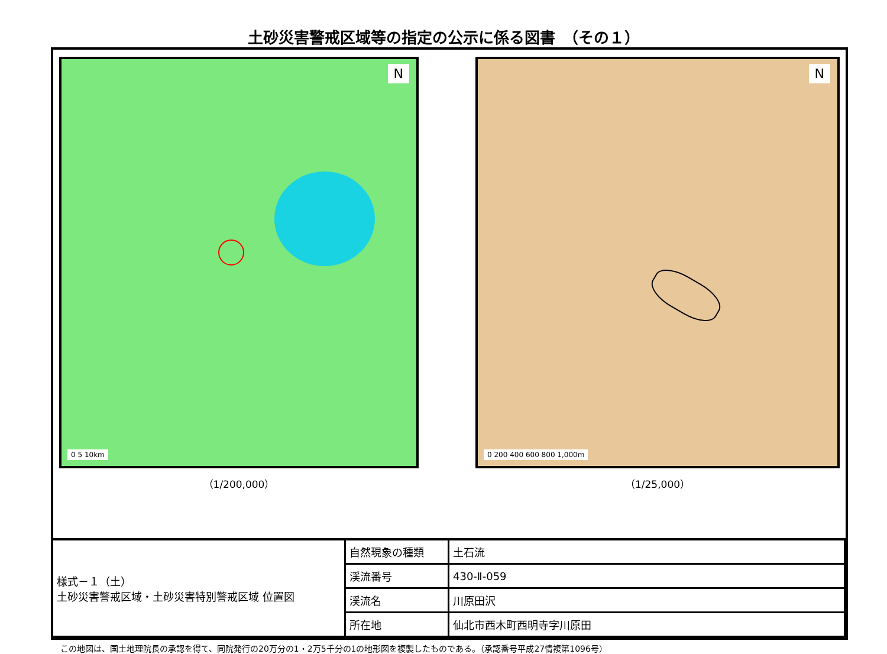土砂災害警戒区域等の指定の公示に係る図書　（その１）
N
0 5 10km
（1/200,000）
N
0 200 400 600 800 1,000m
（1/25,000）
| 様式－１（土） 土砂災害警戒区域・土砂災害特別警戒区域 位置図 | 自然現象の種類 | 土石流 |
| | 渓流番号 | 430-Ⅱ-059 |
| | 渓流名 | 川原田沢 |
| | 所在地 | 仙北市西木町西明寺字川原田 |
この地図は、国土地理院長の承認を得て、同院発行の20万分の1・2万5千分の1の地形図を複製したものである。（承認番号平成27情複第1096号）